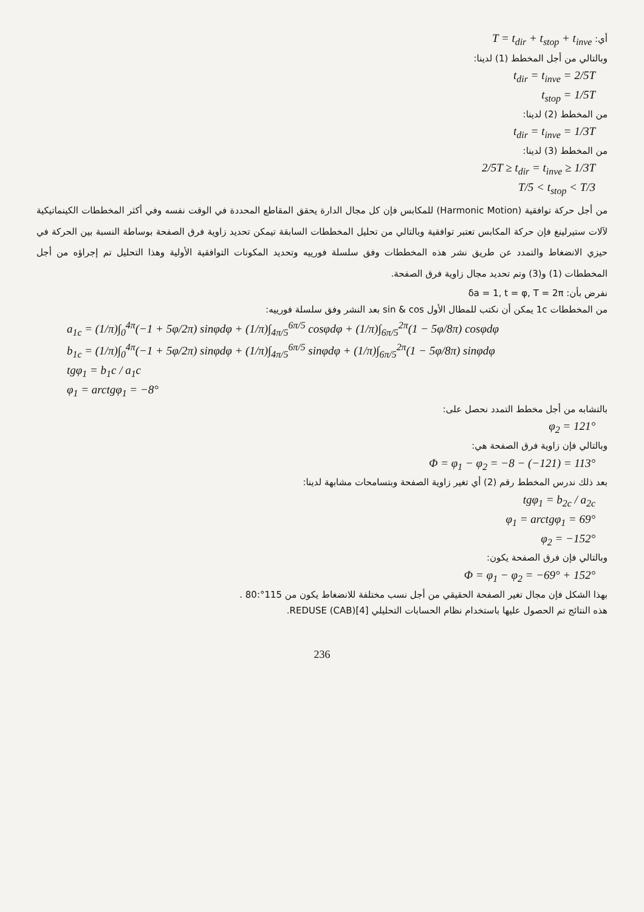أي: T = t<sub>dir</sub> + t<sub>stop</sub> + t<sub>inve</sub>
وبالتالي من أجل المخطط (1) لدينا:
t<sub>dir</sub> = t<sub>inve</sub> = 2/5T
t<sub>stop</sub> = 1/5T
من المخطط (2) لدينا:
t<sub>dir</sub> = t<sub>inve</sub> = 1/3T
من المخطط (3) لدينا:
2/5T ≥ t<sub>dir</sub> = t<sub>inve</sub> ≥ 1/3T
T/5 < t<sub>stop</sub> < T/3
من أجل حركة توافقية (Harmonic Motion) للمكابس فإن كل مجال الدارة يحقق المقاطع المحددة في الوقت نفسه وفي أكثر المخططات الكينماتيكية لآلات ستيرلينغ فإن حركة المكابس تعتبر توافقية وبالتالي من تحليل المخططات السابقة تيمكن تحديد زاوية فرق الصفحة بوساطة النسبة بين الحركة في حيزي الانضغاط والتمدد عن طريق نشر هذه المخططات وفق سلسلة فورييه وتحديد المكونات التوافقية الأولية وهذا التحليل تم إجراؤه من أجل المخططات (1) و(3) وتم تحديد مجال زاوية فرق الصفحة.
نفرض بأن: δa = 1, t = φ, T = 2π
من المخططات 1c يمكن أن نكتب للمطال الأول sin & cos بعد النشر وفق سلسلة فورييه:
a<sub>1c</sub> = (1/π)∫<sub>0</sub><sup>4π</sup>(−1 + 5φ/2π) sinφdφ + (1/π)∫<sub>4π/5</sub><sup>6π/5</sup> cosφdφ + (1/π)∫<sub>6π/5</sub><sup>2π</sup>(1 − 5φ/8π) cosφdφ
b<sub>1c</sub> = (1/π)∫<sub>0</sub><sup>4π</sup>(−1 + 5φ/2π) sinφdφ + (1/π)∫<sub>4π/5</sub><sup>6π/5</sup> sinφdφ + (1/π)∫<sub>6π/5</sub><sup>2π</sup>(1 − 5φ/8π) sinφdφ
tgφ<sub>1</sub> = b<sub>1</sub>c / a<sub>1</sub>c
φ<sub>1</sub> = arctgφ<sub>1</sub> = −8°
بالتشابه من أجل مخطط التمدد نحصل على:
φ<sub>2</sub> = 121°
وبالتالي فإن زاوية فرق الصفحة هي:
Φ = φ<sub>1</sub> − φ<sub>2</sub> = −8 − (−121) = 113°
بعد ذلك ندرس المخطط رقم (2) أي تغير زاوية الصفحة وبتسامحات مشابهة لدينا:
tgφ<sub>1</sub> = b<sub>2c</sub> / a<sub>2c</sub>
φ<sub>1</sub> = arctgφ<sub>1</sub> = 69°
φ<sub>2</sub> = −152°
وبالتالي فإن فرق الصفحة يكون:
Φ = φ<sub>1</sub> − φ<sub>2</sub> = −69° + 152°
بهذا الشكل فإن مجال تغير الصفحة الحقيقي من أجل نسب مختلفة للانضغاط يكون من 115°:80 .
هذه النتائج تم الحصول عليها باستخدام نظام الحسابات التحليلي REDUSE (CAB)[4].
236